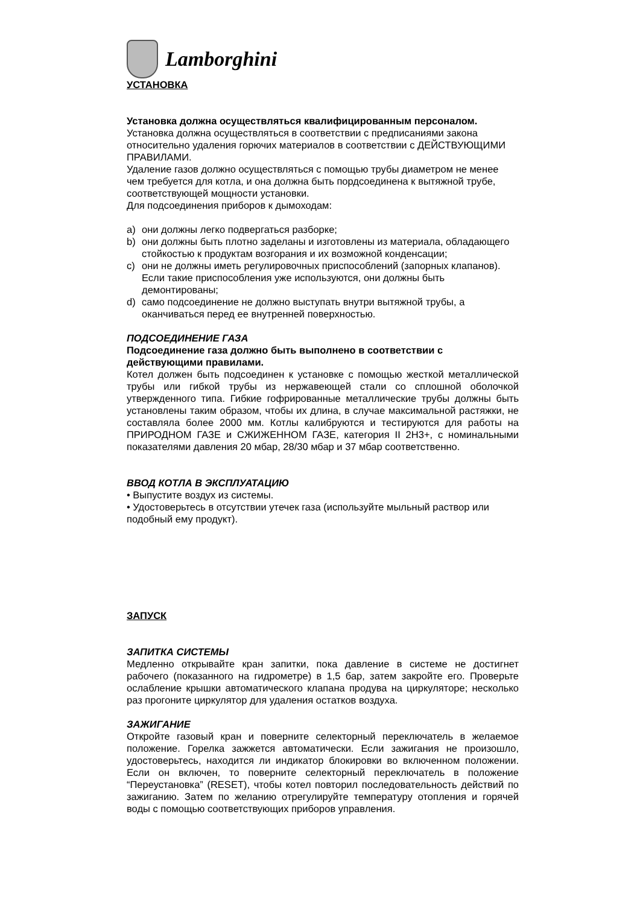Lamborghini
УСТАНОВКА
Установка должна осуществляться квалифицированным персоналом.
Установка должна осуществляться в соответствии с предписаниями закона относительно удаления горючих материалов в соответствии с ДЕЙСТВУЮЩИМИ ПРАВИЛАМИ.
Удаление газов должно осуществляться с помощью трубы диаметром не менее чем требуется для котла, и она должна быть пордсоединена к вытяжной трубе, соответствующей мощности установки.
Для подсоединения приборов к дымоходам:
a) они должны легко подвергаться разборке;
b) они должны быть плотно заделаны и изготовлены из материала, обладающего стойкостью к продуктам возгорания и их возможной конденсации;
c) они не должны иметь регулировочных приспособлений (запорных клапанов). Если такие приспособления уже используются, они должны быть демонтированы;
d) само подсоединение не должно выступать внутри вытяжной трубы, а оканчиваться перед ее внутренней поверхностью.
ПОДСОЕДИНЕНИЕ ГАЗА
Подсоединение газа должно быть выполнено в соответствии с действующими правилами.
Котел должен быть подсоединен к установке с помощью жесткой металлической трубы или гибкой трубы из нержавеющей стали со сплошной оболочкой утвержденного типа. Гибкие гофрированные металлические трубы должны быть установлены таким образом, чтобы их длина, в случае максимальной растяжки, не составляла более 2000 мм. Котлы калибруются и тестируются для работы на ПРИРОДНОМ ГАЗЕ и СЖИЖЕННОМ ГАЗЕ, категория II 2H3+, с номинальными показателями давления 20 мбар, 28/30 мбар и 37 мбар соответственно.
ВВОД КОТЛА В ЭКСПЛУАТАЦИЮ
• Выпустите воздух из системы.
• Удостоверьтесь в отсутствии утечек газа (используйте мыльный раствор или подобный ему продукт).
ЗАПУСК
ЗАПИТКА СИСТЕМЫ
Медленно открывайте кран запитки, пока давление в системе не достигнет рабочего (показанного на гидрометре) в 1,5 бар, затем закройте его. Проверьте ослабление крышки автоматического клапана продува на циркуляторе; несколько раз прогоните циркулятор для удаления остатков воздуха.
ЗАЖИГАНИЕ
Откройте газовый кран и поверните селекторный переключатель в желаемое положение. Горелка зажжется автоматически. Если зажигания не произошло, удостоверьтесь, находится ли индикатор блокировки во включенном положении. Если он включен, то поверните селекторный переключатель в положение “Переустановка” (RESET), чтобы котел повторил последовательность действий по зажиганию. Затем по желанию отрегулируйте температуру отопления и горячей воды с помощью соответствующих приборов управления.